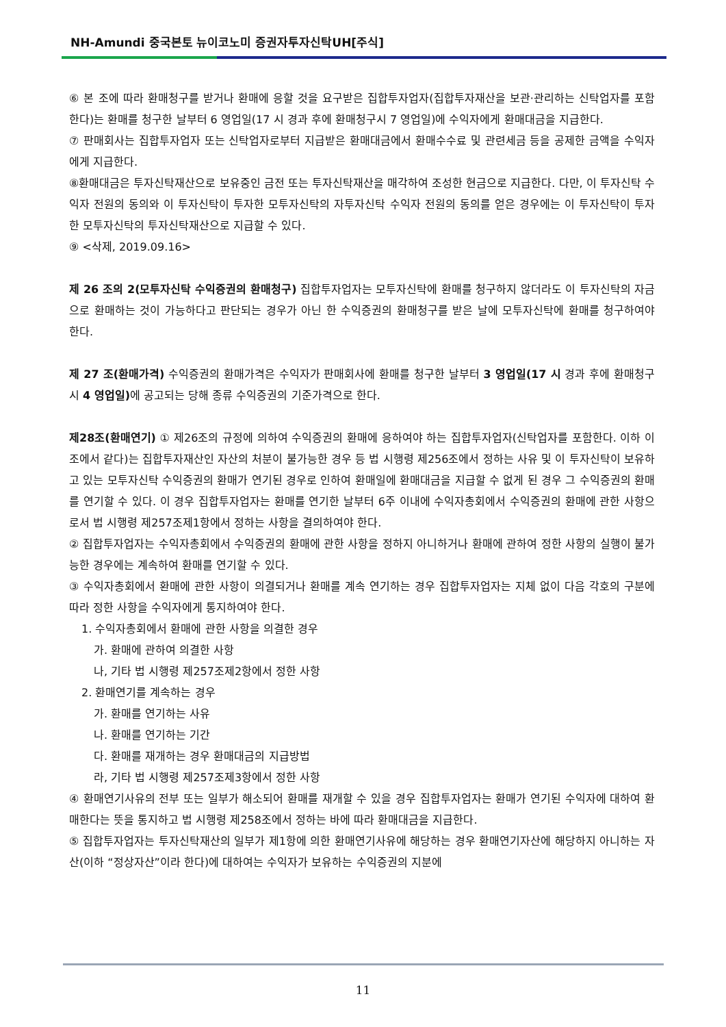NH-Amundi 중국본토 뉴이코노미 증권자투자신탁UH[주식]
⑥ 본 조에 따라 환매청구를 받거나 환매에 응할 것을 요구받은 집합투자업자(집합투자재산을 보관·관리하는 신탁업자를 포함한다)는 환매를 청구한 날부터 6 영업일(17 시 경과 후에 환매청구시 7 영업일)에 수익자에게 환매대금을 지급한다.
⑦ 판매회사는 집합투자업자 또는 신탁업자로부터 지급받은 환매대금에서 환매수수료 및 관련세금 등을 공제한 금액을 수익자에게 지급한다.
⑧환매대금은 투자신탁재산으로 보유중인 금전 또는 투자신탁재산을 매각하여 조성한 현금으로 지급한다. 다만, 이 투자신탁 수익자 전원의 동의와 이 투자신탁이 투자한 모투자신탁의 자투자신탁 수익자 전원의 동의를 얻은 경우에는 이 투자신탁이 투자한 모투자신탁의 투자신탁재산으로 지급할 수 있다.
⑨ <삭제, 2019.09.16>
제 26 조의 2(모투자신탁 수익증권의 환매청구) 집합투자업자는 모투자신탁에 환매를 청구하지 않더라도 이 투자신탁의 자금으로 환매하는 것이 가능하다고 판단되는 경우가 아닌 한 수익증권의 환매청구를 받은 날에 모투자신탁에 환매를 청구하여야 한다.
제 27 조(환매가격) 수익증권의 환매가격은 수익자가 판매회사에 환매를 청구한 날부터 3 영업일(17 시 경과 후에 환매청구시 4 영업일) 에 공고되는 당해 종류 수익증권의 기준가격으로 한다.
제28조(환매연기) ① 제26조의 규정에 의하여 수익증권의 환매에 응하여야 하는 집합투자업자(신탁업자를 포함한다. 이하 이 조에서 같다)는 집합투자재산인 자산의 처분이 불가능한 경우 등 법 시행령 제256조에서 정하는 사유 및 이 투자신탁이 보유하고 있는 모투자신탁 수익증권의 환매가 연기된 경우로 인하여 환매일에 환매대금을 지급할 수 없게 된 경우 그 수익증권의 환매를 연기할 수 있다. 이 경우 집합투자업자는 환매를 연기한 날부터 6주 이내에 수익자총회에서 수익증권의 환매에 관한 사항으로서 법 시행령 제257조제1항에서 정하는 사항을 결의하여야 한다.
② 집합투자업자는 수익자총회에서 수익증권의 환매에 관한 사항을 정하지 아니하거나 환매에 관하여 정한 사항의 실행이 불가능한 경우에는 계속하여 환매를 연기할 수 있다.
③ 수익자총회에서 환매에 관한 사항이 의결되거나 환매를 계속 연기하는 경우 집합투자업자는 지체 없이 다음 각호의 구분에 따라 정한 사항을 수익자에게 통지하여야 한다.
1. 수익자총회에서 환매에 관한 사항을 의결한 경우
가. 환매에 관하여 의결한 사항
나, 기타 법 시행령 제257조제2항에서 정한 사항
2. 환매연기를 계속하는 경우
가. 환매를 연기하는 사유
나. 환매를 연기하는 기간
다. 환매를 재개하는 경우 환매대금의 지급방법
라, 기타 법 시행령 제257조제3항에서 정한 사항
④ 환매연기사유의 전부 또는 일부가 해소되어 환매를 재개할 수 있을 경우 집합투자업자는 환매가 연기된 수익자에 대하여 환매한다는 뜻을 통지하고 법 시행령 제258조에서 정하는 바에 따라 환매대금을 지급한다.
⑤ 집합투자업자는 투자신탁재산의 일부가 제1항에 의한 환매연기사유에 해당하는 경우 환매연기자산에 해당하지 아니하는 자산(이하 “정상자산”이라 한다)에 대하여는 수익자가 보유하는 수익증권의 지분에
11